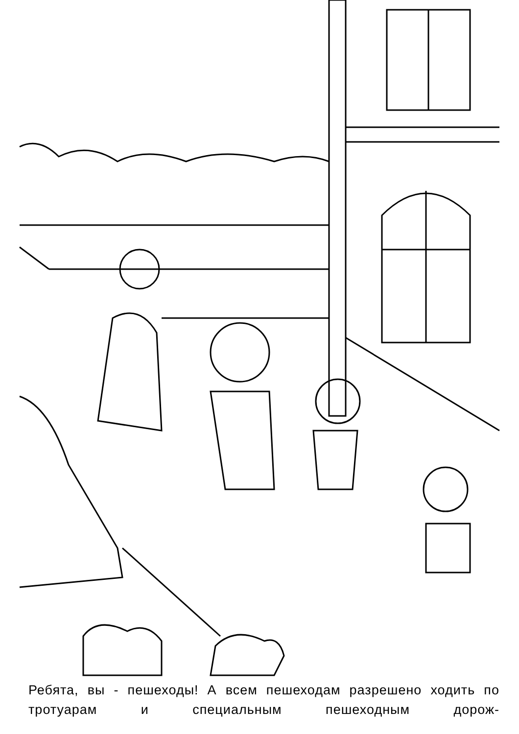Ребята, вы - пешеходы! А всем пешеходам разрешено ходить по тротуарам и специальным пешеходным дорож-